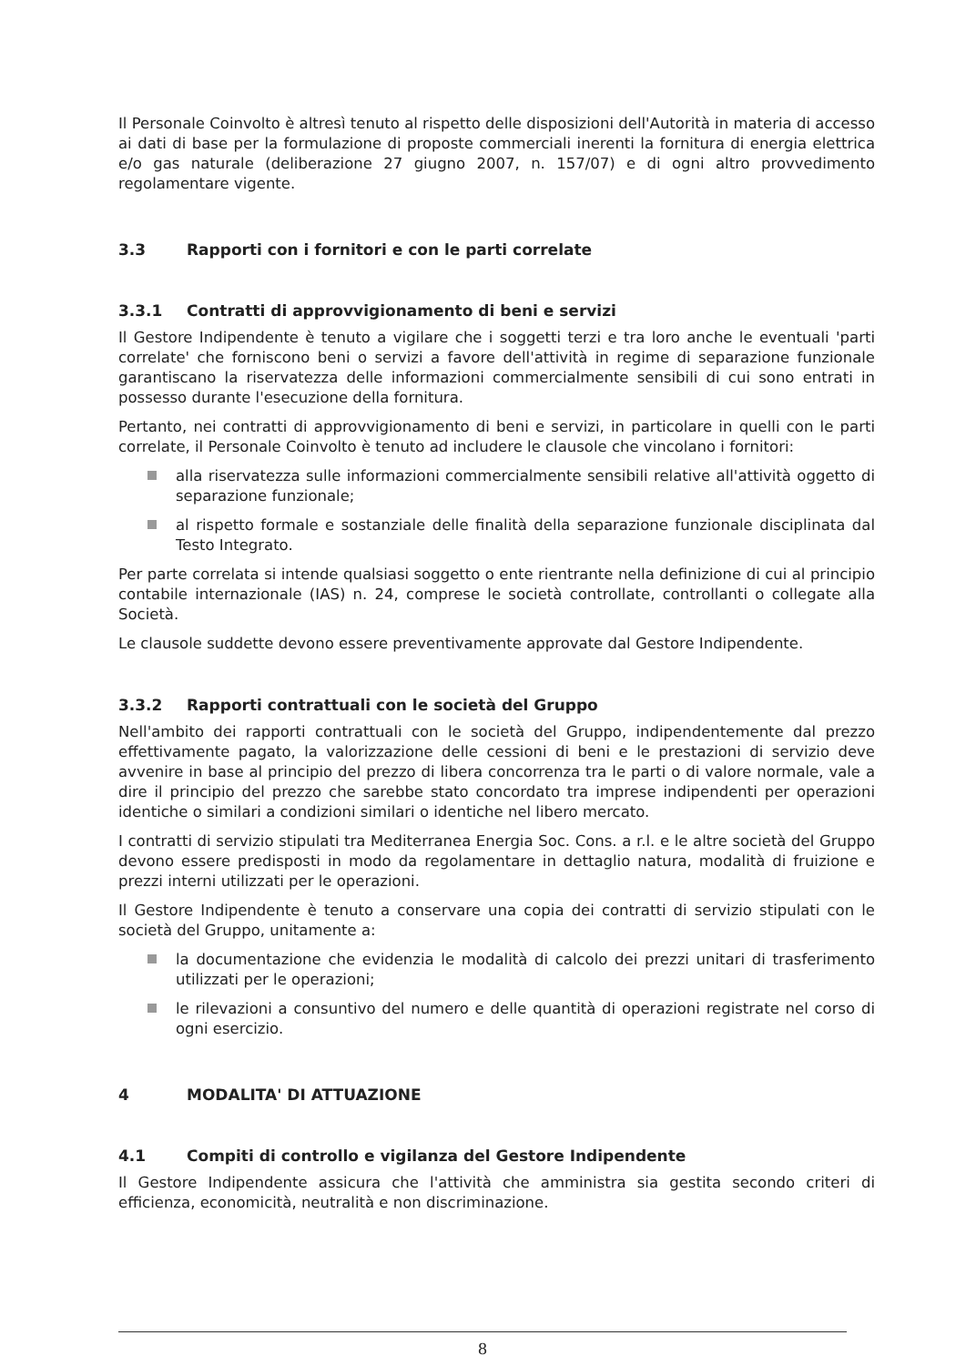Il Personale Coinvolto è altresì tenuto al rispetto delle disposizioni dell'Autorità in materia di accesso ai dati di base per la formulazione di proposte commerciali inerenti la fornitura di energia elettrica e/o gas naturale (deliberazione 27 giugno 2007, n. 157/07) e di ogni altro provvedimento regolamentare vigente.
3.3 Rapporti con i fornitori e con le parti correlate
3.3.1 Contratti di approvvigionamento di beni e servizi
Il Gestore Indipendente è tenuto a vigilare che i soggetti terzi e tra loro anche le eventuali 'parti correlate' che forniscono beni o servizi a favore dell'attività in regime di separazione funzionale garantiscano la riservatezza delle informazioni commercialmente sensibili di cui sono entrati in possesso durante l'esecuzione della fornitura.
Pertanto, nei contratti di approvvigionamento di beni e servizi, in particolare in quelli con le parti correlate, il Personale Coinvolto è tenuto ad includere le clausole che vincolano i fornitori:
alla riservatezza sulle informazioni commercialmente sensibili relative all'attività oggetto di separazione funzionale;
al rispetto formale e sostanziale delle finalità della separazione funzionale disciplinata dal Testo Integrato.
Per parte correlata si intende qualsiasi soggetto o ente rientrante nella definizione di cui al principio contabile internazionale (IAS) n. 24, comprese le società controllate, controllanti o collegate alla Società.
Le clausole suddette devono essere preventivamente approvate dal Gestore Indipendente.
3.3.2 Rapporti contrattuali con le società del Gruppo
Nell'ambito dei rapporti contrattuali con le società del Gruppo, indipendentemente dal prezzo effettivamente pagato, la valorizzazione delle cessioni di beni e le prestazioni di servizio deve avvenire in base al principio del prezzo di libera concorrenza tra le parti o di valore normale, vale a dire il principio del prezzo che sarebbe stato concordato tra imprese indipendenti per operazioni identiche o similari a condizioni similari o identiche nel libero mercato.
I contratti di servizio stipulati tra Mediterranea Energia Soc. Cons. a r.l. e le altre società del Gruppo devono essere predisposti in modo da regolamentare in dettaglio natura, modalità di fruizione e prezzi interni utilizzati per le operazioni.
Il Gestore Indipendente è tenuto a conservare una copia dei contratti di servizio stipulati con le società del Gruppo, unitamente a:
la documentazione che evidenzia le modalità di calcolo dei prezzi unitari di trasferimento utilizzati per le operazioni;
le rilevazioni a consuntivo del numero e delle quantità di operazioni registrate nel corso di ogni esercizio.
4 MODALITA' DI ATTUAZIONE
4.1 Compiti di controllo e vigilanza del Gestore Indipendente
Il Gestore Indipendente assicura che l'attività che amministra sia gestita secondo criteri di efficienza, economicità, neutralità e non discriminazione.
8